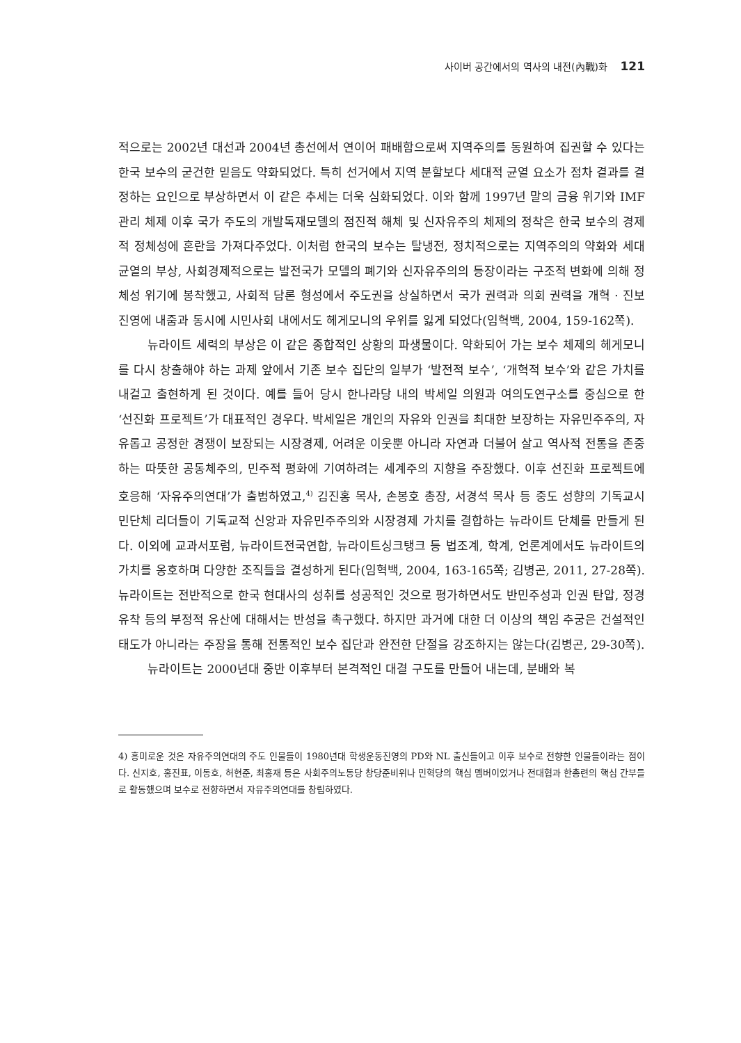사이버 공간에서의 역사의 내전(內戰)화 121
적으로는 2002년 대선과 2004년 총선에서 연이어 패배함으로써 지역주의를 동원하여 집권할 수 있다는 한국 보수의 굳건한 믿음도 약화되었다. 특히 선거에서 지역 분할보다 세대적 균열 요소가 점차 결과를 결정하는 요인으로 부상하면서 이 같은 추세는 더욱 심화되었다. 이와 함께 1997년 말의 금융 위기와 IMF 관리 체제 이후 국가 주도의 개발독재모델의 점진적 해체 및 신자유주의 체제의 정착은 한국 보수의 경제적 정체성에 혼란을 가져다주었다. 이처럼 한국의 보수는 탈냉전, 정치적으로는 지역주의의 약화와 세대 균열의 부상, 사회경제적으로는 발전국가 모델의 폐기와 신자유주의의 등장이라는 구조적 변화에 의해 정체성 위기에 봉착했고, 사회적 담론 형성에서 주도권을 상실하면서 국가 권력과 의회 권력을 개혁 · 진보 진영에 내줌과 동시에 시민사회 내에서도 헤게모니의 우위를 잃게 되었다(임혁백, 2004, 159-162쪽).
뉴라이트 세력의 부상은 이 같은 종합적인 상황의 파생물이다. 약화되어 가는 보수 체제의 헤게모니를 다시 창출해야 하는 과제 앞에서 기존 보수 집단의 일부가 ‘발전적 보수’, ‘개혁적 보수’와 같은 가치를 내걸고 출현하게 된 것이다. 예를 들어 당시 한나라당 내의 박세일 의원과 여의도연구소를 중심으로 한 ‘선진화 프로젝트’가 대표적인 경우다. 박세일은 개인의 자유와 인권을 최대한 보장하는 자유민주주의, 자유롭고 공정한 경쟁이 보장되는 시장경제, 어려운 이웃뿐 아니라 자연과 더불어 살고 역사적 전통을 존중하는 따뜻한 공동체주의, 민주적 평화에 기여하려는 세계주의 지향을 주장했다. 이후 선진화 프로젝트에 호응해 ‘자유주의연대’가 출범하였고,<sup>4)</sup> 김진홍 목사, 손봉호 총장, 서경석 목사 등 중도 성향의 기독교시민단체 리더들이 기독교적 신앙과 자유민주주의와 시장경제 가치를 결합하는 뉴라이트 단체를 만들게 된다. 이외에 교과서포럼, 뉴라이트전국연합, 뉴라이트싱크탱크 등 법조계, 학계, 언론계에서도 뉴라이트의 가치를 옹호하며 다양한 조직들을 결성하게 된다(임혁백, 2004, 163-165쪽; 김병곤, 2011, 27-28쪽). 뉴라이트는 전반적으로 한국 현대사의 성취를 성공적인 것으로 평가하면서도 반민주성과 인권 탄압, 정경유착 등의 부정적 유산에 대해서는 반성을 촉구했다. 하지만 과거에 대한 더 이상의 책임 추궁은 건설적인 태도가 아니라는 주장을 통해 전통적인 보수 집단과 완전한 단절을 강조하지는 않는다(김병곤, 29-30쪽).
뉴라이트는 2000년대 중반 이후부터 본격적인 대결 구도를 만들어 내는데, 분배와 복
4) 흥미로운 것은 자유주의연대의 주도 인물들이 1980년대 학생운동진영의 PD와 NL 출신들이고 이후 보수로 전향한 인물들이라는 점이다. 신지호, 홍진표, 이동호, 허현준, 최홍재 등은 사회주의노동당 창당준비위나 민혁당의 핵심 멤버이었거나 전대협과 한총련의 핵심 간부들로 활동했으며 보수로 전향하면서 자유주의연대를 창립하였다.